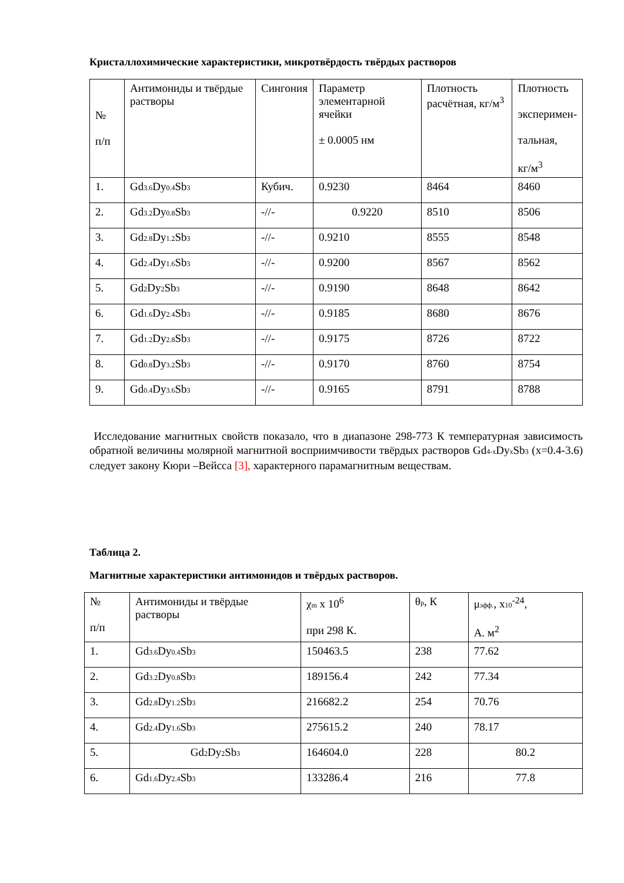Кристаллохимические характеристики, микротвёрдость твёрдых растворов
| № п/п | Антимониды и твёрдые растворы | Сингония | Параметр элементарной ячейки ± 0.0005 нм | Плотность расчётная, кг/м<sup>3</sup> | Плотность эксперимен- тальная, кг/м<sup>3</sup> |
| --- | --- | --- | --- | --- | --- |
| 1. | Gd<sub>3.6</sub>Dy<sub>0.4</sub>Sb<sub>3</sub> | Кубич. | 0.9230 | 8464 | 8460 |
| 2. | Gd<sub>3.2</sub>Dy<sub>0.8</sub>Sb<sub>3</sub> | -//- | 0.9220 | 8510 | 8506 |
| 3. | Gd<sub>2.8</sub>Dy<sub>1.2</sub>Sb<sub>3</sub> | -//- | 0.9210 | 8555 | 8548 |
| 4. | Gd<sub>2.4</sub>Dy<sub>1.6</sub>Sb<sub>3</sub> | -//- | 0.9200 | 8567 | 8562 |
| 5. | Gd<sub>2</sub>Dy<sub>2</sub>Sb<sub>3</sub> | -//- | 0.9190 | 8648 | 8642 |
| 6. | Gd<sub>1.6</sub>Dy<sub>2.4</sub>Sb<sub>3</sub> | -//- | 0.9185 | 8680 | 8676 |
| 7. | Gd<sub>1.2</sub>Dy<sub>2.8</sub>Sb<sub>3</sub> | -//- | 0.9175 | 8726 | 8722 |
| 8. | Gd<sub>0.8</sub>Dy<sub>3.2</sub>Sb<sub>3</sub> | -//- | 0.9170 | 8760 | 8754 |
| 9. | Gd<sub>0.4</sub>Dy<sub>3.6</sub>Sb<sub>3</sub> | -//- | 0.9165 | 8791 | 8788 |
Исследование магнитных свойств показало, что в диапазоне 298-773 К температурная зависимость обратной величины молярной магнитной восприимчивости твёрдых растворов Gd<sub>4-x</sub>Dy<sub>x</sub>Sb<sub>3</sub> (x=0.4-3.6) следует закону Кюри –Вейсса [3], характерного парамагнитным веществам.
Таблица 2.
Магнитные характеристики антимонидов и твёрдых растворов.
| № п/п | Антимониды и твёрдые растворы | χ<sub>m</sub> x 10<sup>6</sup> при 298 К. | θ<sub>p</sub>, К | μ<sub>эфф.</sub>, x<sub>10</sub><sup>-24</sup>, А. м<sup>2</sup> |
| --- | --- | --- | --- | --- |
| 1. | Gd<sub>3.6</sub>Dy<sub>0.4</sub>Sb<sub>3</sub> | 150463.5 | 238 | 77.62 |
| 2. | Gd<sub>3.2</sub>Dy<sub>0.8</sub>Sb<sub>3</sub> | 189156.4 | 242 | 77.34 |
| 3. | Gd<sub>2.8</sub>Dy<sub>1.2</sub>Sb<sub>3</sub> | 216682.2 | 254 | 70.76 |
| 4. | Gd<sub>2.4</sub>Dy<sub>1.6</sub>Sb<sub>3</sub> | 275615.2 | 240 | 78.17 |
| 5. | Gd<sub>2</sub>Dy<sub>2</sub>Sb<sub>3</sub> | 164604.0 | 228 | 80.2 |
| 6. | Gd<sub>1.6</sub>Dy<sub>2.4</sub>Sb<sub>3</sub> | 133286.4 | 216 | 77.8 |